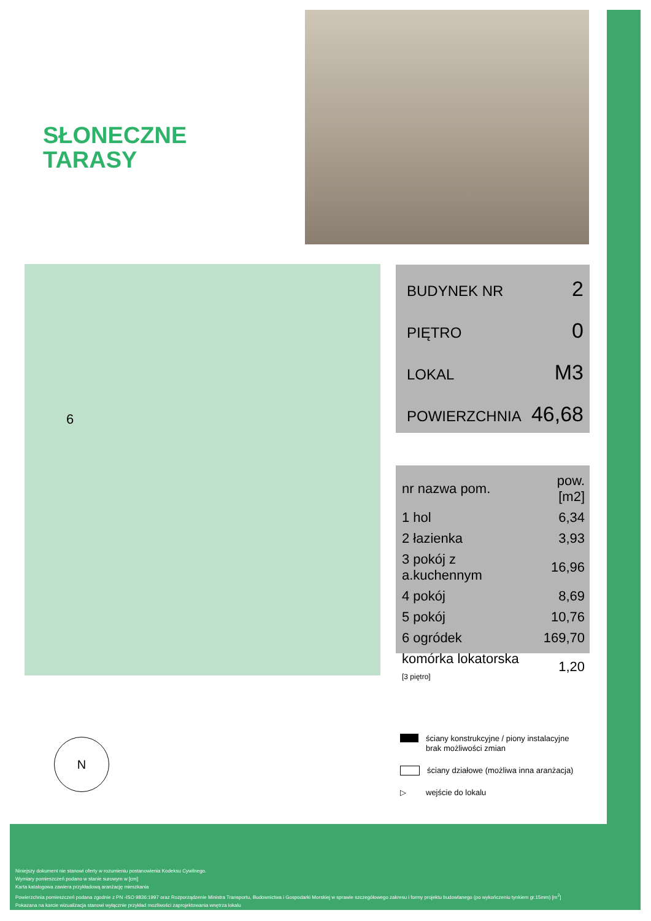SŁONECZNE
TARASY
6
BUDYNEK NR 2
PIĘTRO 0
LOKAL M3
POWIERZCHNIA 46,68
| nr nazwa pom. | pow.[m2] |
| --- | --- |
| 1 hol | 6,34 |
| 2 łazienka | 3,93 |
| 3 pokój z a.kuchennym | 16,96 |
| 4 pokój | 8,69 |
| 5 pokój | 10,76 |
| 6 ogródek | 169,70 |
| komórka lokatorska [3 piętro] | 1,20 |
ściany konstrukcyjne / piony instalacyjne
brak możliwości zmian
ściany działowe (możliwa inna aranżacja)
▷ wejście do lokalu
N
Niniejszy dokument nie stanowi oferty w rozumieniu postanowienia Kodeksu Cywilnego.
Wymiary pomieszczeń podano w stanie surowym w [cm]
Karta katalogowa zawiera przykładową aranżację mieszkania
Powierzchnia pomieszczeń podana zgodnie z PN -ISO 9836:1997 oraz Rozporządzenie Ministra Transportu, Budownictwa i Gospodarki Morskiej w sprawie szczegółowego zakresu i formy projektu budowlanego (po wykończeniu tynkiem gr.15mm) [m<sup>2</sup>]
Pokazana na karcie wizualizacja stanowi wyłącznie przykład mozliwości zaprojektowania wnętrza lokalu